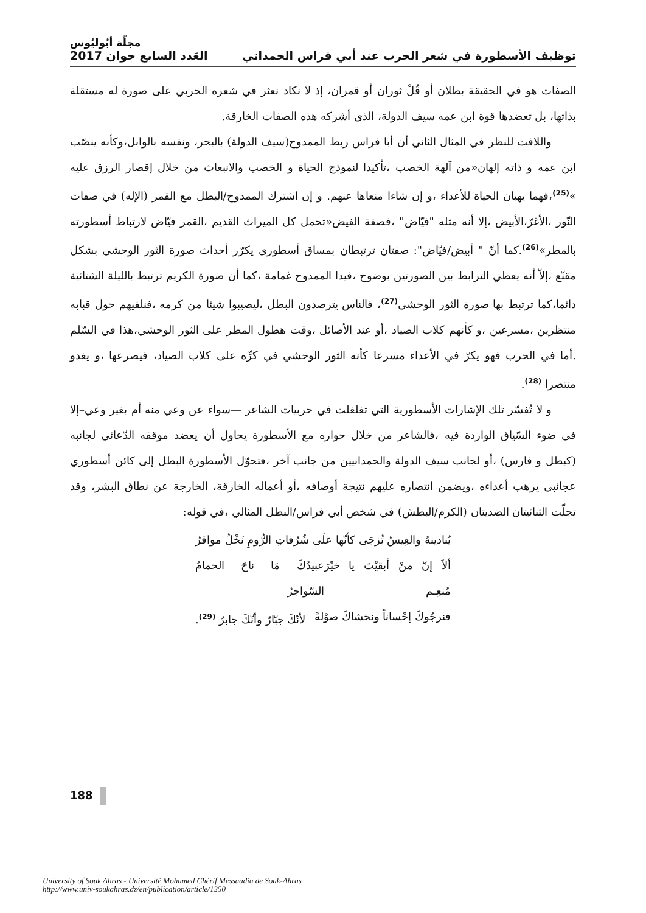مجلّة أبُوليُوس
توظيف الأسطورة في شعر الحرب عند أبي فراس الحمداني العَدد السابع جوان 2017
الصفات هو في الحقيقة بطلان أو قُلْ ثوران أو قمران، إذ لا نكاد نعثر في شعره الحربي على صورة له مستقلة بذاتها، بل تعضدها قوة ابن عمه سيف الدولة، الذي أشركه هذه الصفات الخارقة.
واللافت للنظر في المثال الثاني أن أبا فراس ربط الممدوح(سيف الدولة) بالبحر، ونفسه بالوابل،وكأنه ينصّب ابن عمه و ذاته إلهان«من آلهة الخصب ،تأكيدا لنموذج الحياة و الخصب والانبعاث من خلال إقصار الرزق عليه »<sup>(25)</sup>،فهما يهبان الحياة للأعداء ،و إن شاءا منعاها عنهم. و إن اشترك الممدوح/البطل مع القمر (الإله) في صفات النّور ،الأغرّ،الأبيض ،إلا أنه مثله "فيّاض" ،فصفة الفيض«تحمل كل الميراث القديم ،القمر فيّاض لارتباط أسطورته بالمطر»<sup>(26)</sup>.كما أنّ " أبيض/فيّاض": صفتان ترتبطان بمساق أسطوري يكرّر أحداث صورة الثور الوحشي بشكل مقنّع ،إلاّ أنه يعطي الترابط بين الصورتين بوضوح ،فيدا الممدوح غمامة ،كما أن صورة الكريم ترتبط بالليلة الشتائية دائما،كما ترتبط بها صورة الثور الوحشي<sup>(27)</sup>، فالناس يترصدون البطل ،ليصيبوا شيئا من كرمه ،فنلفيهم حول قبابه منتظرين ،مسرعين ،و كأنهم كلاب الصياد ،أو عند الأصائل ،وقت هطول المطر على الثور الوحشي،هذا في السّلم .أما في الحرب فهو يكرّ في الأعداء مسرعا كأنه الثور الوحشي في كرِّه على كلاب الصياد، فيصرعها ،و يغدو منتصرا <sup>(28)</sup>.
و لا تُفسّر تلك الإشارات الأسطورية التي تغلغلت في حربيات الشاعر —سواء عن وعي منه أم بغير وعي–إلا في ضوء السّياق الواردة فيه ،فالشاعر من خلال حواره مع الأسطورة يحاول أن يعضد موقفه الدّعائي لجانبه (كبطل و فارس) ،أو لجانب سيف الدولة والحمدانيين من جانب آخر ،فتحوّل الأسطورة البطل إلى كائن أسطوري عجائبي يرهب أعداءه ،ويضمن انتصاره عليهم نتيجة أوصافه ،أو أعماله الخارقة، الخارجة عن نطاق البشر، وقد تجلّت الثنائيتان الضديتان (الكرم/البطش) في شخص أبي فراس/البطل المثالي ،في قوله:
يُنادينهُ والعِيسُ تُزجَى كأنّها علَى شُرُفاتِ الرُّومِ نَخْلٌ مواقرُ
ألاَ إنّ منْ أبقيْتَ يا خيْرَ مُنعِـم عبيدُكَ مَا ناحَ الحمامُ السّواجرُ
فنرجُوكَ إحْساناً ونخشاكَ صوْلةً لأنّكَ جبّارٌ وأنّكَ جابرُ <sup>(29)</sup>.
188
University of Souk Ahras - Université Mohamed Chérif Messaadia de Souk-Ahras
http://www.univ-soukahras.dz/en/publication/article/1350